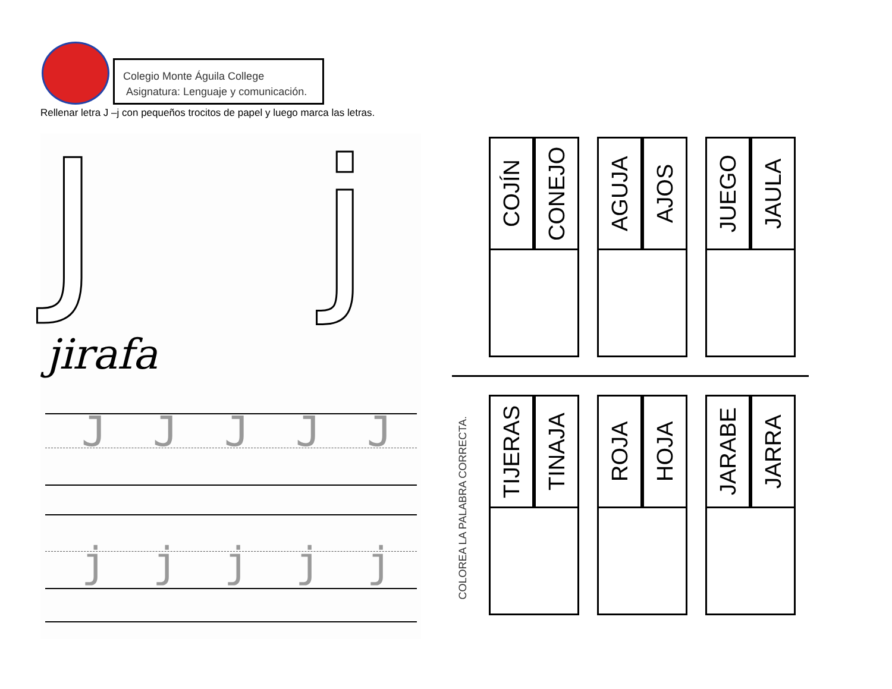Colegio Monte Águila College
Asignatura: Lenguaje y comunicación.
Rellenar letra J –j con pequeños trocitos de papel y luego marca las letras.
J j
jirafa
JJJJJ
jjjjj
COJÍN
CONEJO
AGUJA
AJOS
JUEGO
JAULA
COLOREA LA PALABRA CORRECTA.
TIJERAS
TINAJA
ROJA
HOJA
JARABE
JARRA